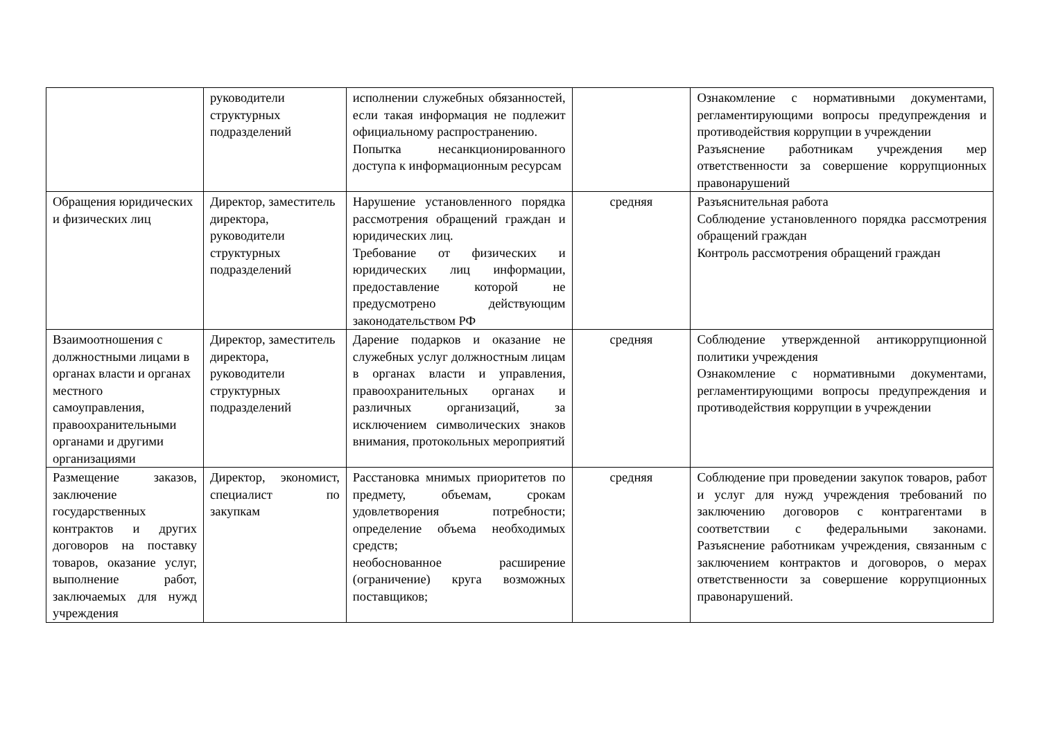| | руководители структурных подразделений | исполнении служебных обязанностей, если такая информация не подлежит официальному распространению. Попытка несанкционированного доступа к информационным ресурсам | | Ознакомление с нормативными документами, регламентирующими вопросы предупреждения и противодействия коррупции в учреждении Разъяснение работникам учреждения мер ответственности за совершение коррупционных правонарушений |
| Обращения юридических и физических лиц | Директор, заместитель директора, руководители структурных подразделений | Нарушение установленного порядка рассмотрения обращений граждан и юридических лиц. Требование от физических и юридических лиц информации, предоставление которой не предусмотрено действующим законодательством РФ | средняя | Разъяснительная работа Соблюдение установленного порядка рассмотрения обращений граждан Контроль рассмотрения обращений граждан |
| Взаимоотношения с должностными лицами в органах власти и органах местного самоуправления, правоохранительными органами и другими организациями | Директор, заместитель директора, руководители структурных подразделений | Дарение подарков и оказание не служебных услуг должностным лицам в органах власти и управления, правоохранительных органах и различных организаций, за исключением символических знаков внимания, протокольных мероприятий | средняя | Соблюдение утвержденной антикоррупционной политики учреждения Ознакомление с нормативными документами, регламентирующими вопросы предупреждения и противодействия коррупции в учреждении |
| Размещение заказов, заключение государственных контрактов и других договоров на поставку товаров, оказание услуг, выполнение работ, заключаемых для нужд учреждения | Директор, экономист, специалист по закупкам | Расстановка мнимых приоритетов по предмету, объемам, срокам удовлетворения потребности; определение объема необходимых средств; необоснованное расширение (ограничение) круга возможных поставщиков; | средняя | Соблюдение при проведении закупок товаров, работ и услуг для нужд учреждения требований по заключению договоров с контрагентами в соответствии с федеральными законами. Разъяснение работникам учреждения, связанным с заключением контрактов и договоров, о мерах ответственности за совершение коррупционных правонарушений. |